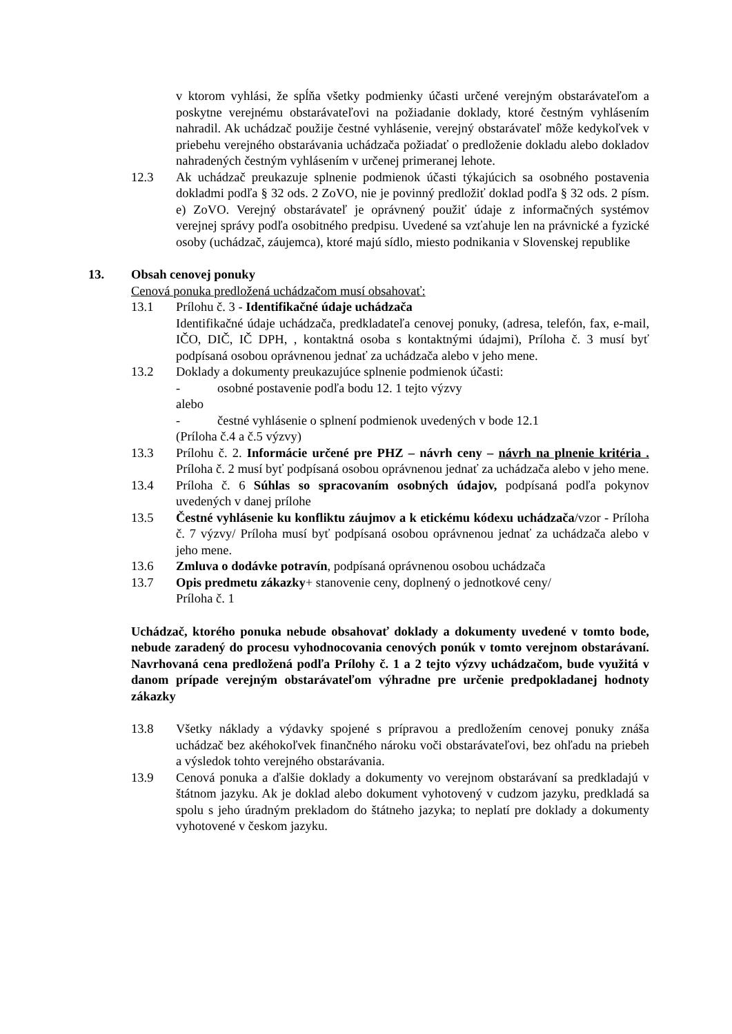v ktorom vyhlási, že spĺňa všetky podmienky účasti určené verejným obstarávateľom a poskytne verejnému obstarávateľovi na požiadanie doklady, ktoré čestným vyhlásením nahradil. Ak uchádzač použije čestné vyhlásenie, verejný obstarávateľ môže kedykoľvek v priebehu verejného obstarávania uchádzača požiadať o predloženie dokladu alebo dokladov nahradených čestným vyhlásením v určenej primeranej lehote.
12.3 Ak uchádzač preukazuje splnenie podmienok účasti týkajúcich sa osobného postavenia dokladmi podľa § 32 ods. 2 ZoVO, nie je povinný predložiť doklad podľa § 32 ods. 2 písm. e) ZoVO. Verejný obstarávateľ je oprávnený použiť údaje z informačných systémov verejnej správy podľa osobitného predpisu. Uvedené sa vzťahuje len na právnické a fyzické osoby (uchádzač, záujemca), ktoré majú sídlo, miesto podnikania v Slovenskej republike
13. Obsah cenovej ponuky
Cenová ponuka predložená uchádzačom musí obsahovať:
13.1 Prílohu č. 3 - Identifikačné údaje uchádzača
Identifikačné údaje uchádzača, predkladateľa cenovej ponuky, (adresa, telefón, fax, e-mail, IČO, DIČ, IČ DPH, , kontaktná osoba s kontaktnými údajmi), Príloha č. 3 musí byť podpísaná osobou oprávnenou jednať za uchádzača alebo v jeho mene.
13.2 Doklady a dokumenty preukazujúce splnenie podmienok účasti:
- osobné postavenie podľa bodu 12. 1 tejto výzvy
alebo
- čestné vyhlásenie o splnení podmienok uvedených v bode 12.1
(Príloha č.4 a č.5 výzvy)
13.3 Prílohu č. 2. Informácie určené pre PHZ – návrh ceny – návrh na plnenie kritéria . Príloha č. 2 musí byť podpísaná osobou oprávnenou jednať za uchádzača alebo v jeho mene.
13.4 Príloha č. 6 Súhlas so spracovaním osobných údajov, podpísaná podľa pokynov uvedených v danej prílohe
13.5 Čestné vyhlásenie ku konfliktu záujmov a k etickému kódexu uchádzača/vzor - Príloha č. 7 výzvy/ Príloha musí byť podpísaná osobou oprávnenou jednať za uchádzača alebo v jeho mene.
13.6 Zmluva o dodávke potravín, podpísaná oprávnenou osobou uchádzača
13.7 Opis predmetu zákazky+ stanovenie ceny, doplnený o jednotkové ceny/
Príloha č. 1
Uchádzač, ktorého ponuka nebude obsahovať doklady a dokumenty uvedené v tomto bode, nebude zaradený do procesu vyhodnocovania cenových ponúk v tomto verejnom obstarávaní. Navrhovaná cena predložená podľa Prílohy č. 1 a 2 tejto výzvy uchádzačom, bude využitá v danom prípade verejným obstarávateľom výhradne pre určenie predpokladanej hodnoty zákazky
13.8 Všetky náklady a výdavky spojené s prípravou a predložením cenovej ponuky znáša uchádzač bez akéhokoľvek finančného nároku voči obstarávateľovi, bez ohľadu na priebeh a výsledok tohto verejného obstarávania.
13.9 Cenová ponuka a ďalšie doklady a dokumenty vo verejnom obstarávaní sa predkladajú v štátnom jazyku. Ak je doklad alebo dokument vyhotovený v cudzom jazyku, predkladá sa spolu s jeho úradným prekladom do štátneho jazyka; to neplatí pre doklady a dokumenty vyhotovené v českom jazyku.